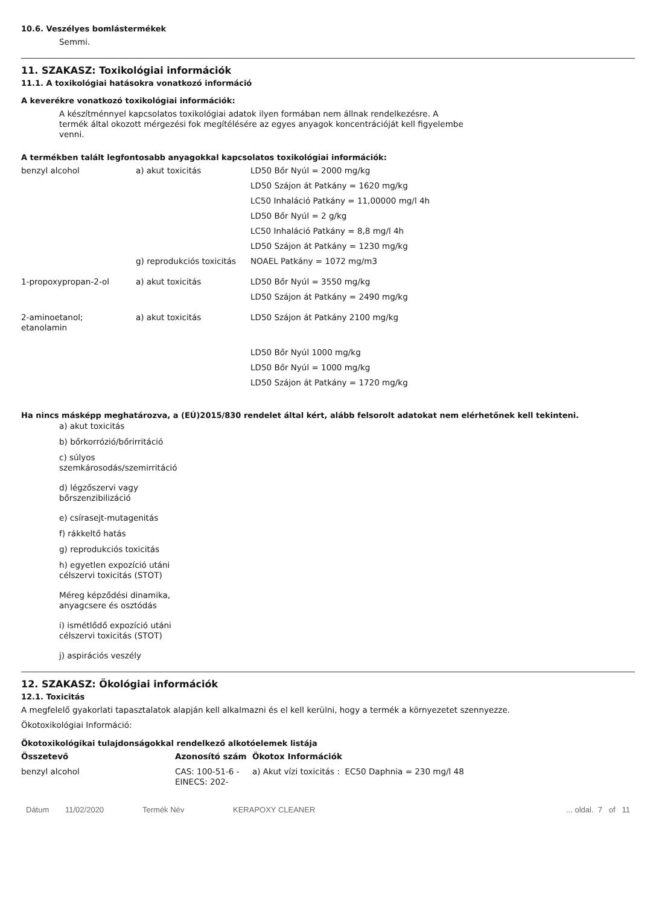10.6. Veszélyes bomlástermékek
Semmi.
11. SZAKASZ: Toxikológiai információk
11.1. A toxikológiai hatásokra vonatkozó információ
A keverékre vonatkozó toxikológiai információk:
A készítménnyel kapcsolatos toxikológiai adatok ilyen formában nem állnak rendelkezésre. A termék által okozott mérgezési fok megítélésére az egyes anyagok koncentrációját kell figyelembe venni.
A termékben talált legfontosabb anyagokkal kapcsolatos toxikológiai információk:
| benzyl alcohol | a) akut toxicitás | LD50 Bőr Nyúl = 2000 mg/kg |
| | | LD50 Szájon át Patkány = 1620 mg/kg |
| | | LC50 Inhaláció Patkány = 11,00000 mg/l 4h |
| | | LD50 Bőr Nyúl = 2 g/kg |
| | | LC50 Inhaláció Patkány = 8,8 mg/l 4h |
| | | LD50 Szájon át Patkány = 1230 mg/kg |
| | g) reprodukciós toxicitás | NOAEL Patkány = 1072 mg/m3 |
| 1-propoxypropan-2-ol | a) akut toxicitás | LD50 Bőr Nyúl = 3550 mg/kg |
| | | LD50 Szájon át Patkány = 2490 mg/kg |
| 2-aminoetanol; etanolamin | a) akut toxicitás | LD50 Szájon át Patkány 2100 mg/kg |
| | | LD50 Bőr Nyúl 1000 mg/kg |
| | | LD50 Bőr Nyúl = 1000 mg/kg |
| | | LD50 Szájon át Patkány = 1720 mg/kg |
Ha nincs másképp meghatározva, a (EÚ)2015/830 rendelet által kért, alább felsorolt adatokat nem elérhetőnek kell tekinteni.
a) akut toxicitás
b) bőrkorrózió/bőrirritáció
c) súlyos szemkárosodás/szemirritáció
d) légzőszervi vagy bőrszenzibilizáció
e) csírasejt-mutagenitás
f) rákkeltő hatás
g) reprodukciós toxicitás
h) egyetlen expozíció utáni célszervi toxicitás (STOT)
Méreg képződési dinamika, anyagcsere és osztódás
i) ismétlődő expozíció utáni célszervi toxicitás (STOT)
j) aspirációs veszély
12. SZAKASZ: Ökológiai információk
12.1. Toxicitás
A megfelelő gyakorlati tapasztalatok alapján kell alkalmazni és el kell kerülni, hogy a termék a környezetet szennyezze.
Ökotoxikológiai Információ:
Ökotoxikológikai tulajdonságokkal rendelkező alkotóelemek listája
| Összetevő | Azonosító szám | Ökotox Információk |
| --- | --- | --- |
| benzyl alcohol | CAS: 100-51-6 - EINECS: 202- | a) Akut vízi toxicitás : EC50 Daphnia = 230 mg/l 48 |
Dátum 11/02/2020 Termék Név KERAPOXY CLEANER... oldal. 7 of 11